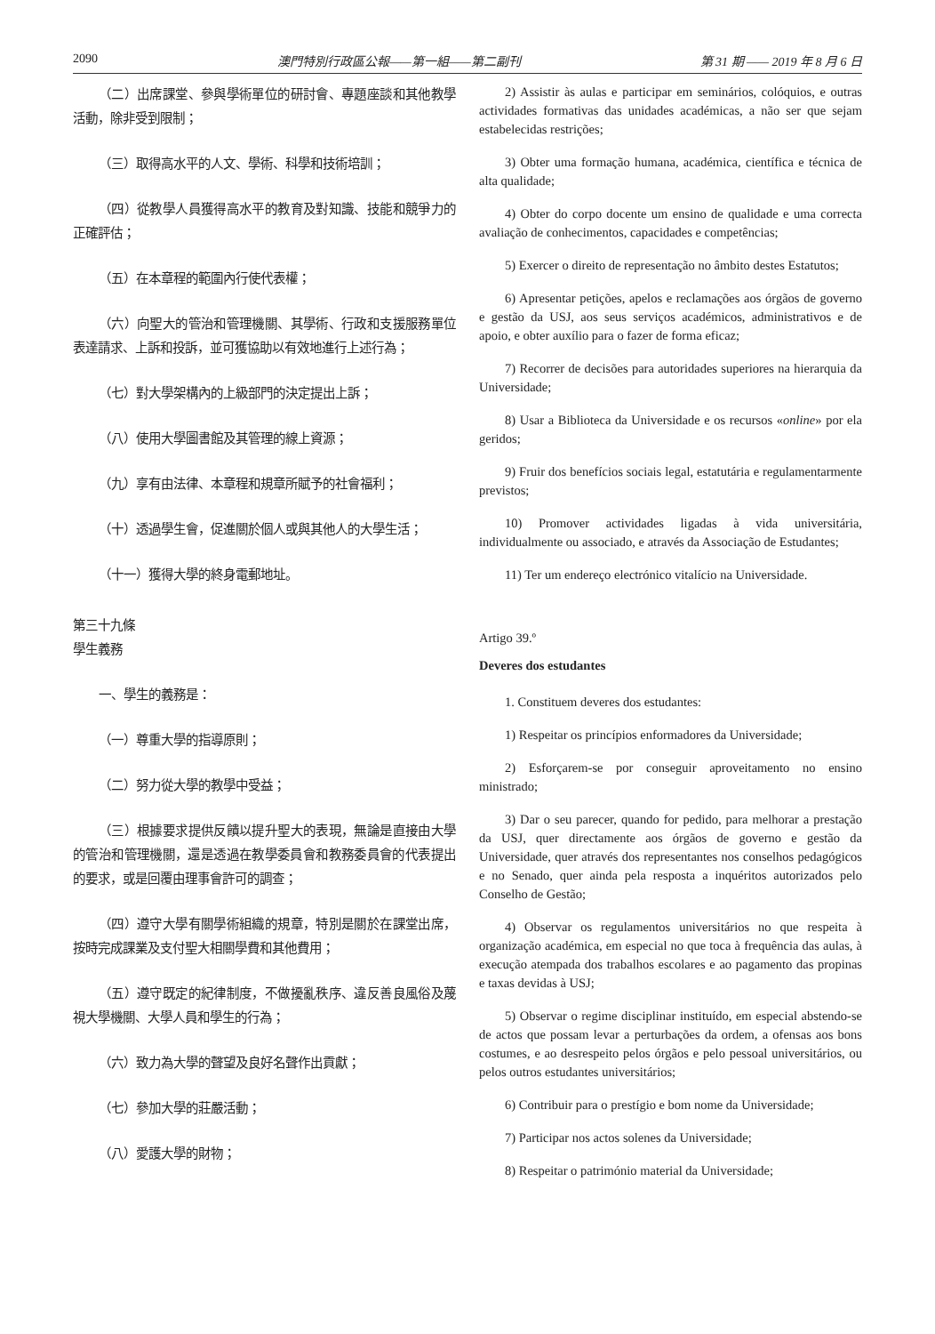2090 澳門特別行政區公報——第一組——第二副刊 第 31 期 —— 2019 年 8 月 6 日
（二）出席課堂、參與學術單位的研討會、專題座談和其他教學活動，除非受到限制；
（三）取得高水平的人文、學術、科學和技術培訓；
（四）從教學人員獲得高水平的教育及對知識、技能和競爭力的正確評估；
（五）在本章程的範圍內行使代表權；
（六）向聖大的管治和管理機關、其學術、行政和支援服務單位表達請求、上訴和投訴，並可獲協助以有效地進行上述行為；
（七）對大學架構內的上級部門的決定提出上訴；
（八）使用大學圖書館及其管理的線上資源；
（九）享有由法律、本章程和規章所賦予的社會福利；
（十）透過學生會，促進關於個人或與其他人的大學生活；
（十一）獲得大學的終身電郵地址。
第三十九條
學生義務
一、學生的義務是：
（一）尊重大學的指導原則；
（二）努力從大學的教學中受益；
（三）根據要求提供反饋以提升聖大的表現，無論是直接由大學的管治和管理機關，還是透過在教學委員會和教務委員會的代表提出的要求，或是回覆由理事會許可的調查；
（四）遵守大學有關學術組織的規章，特別是關於在課堂出席，按時完成課業及支付聖大相關學費和其他費用；
（五）遵守既定的紀律制度，不做擾亂秩序、違反善良風俗及蔑視大學機關、大學人員和學生的行為；
（六）致力為大學的聲望及良好名聲作出貢獻；
（七）參加大學的莊嚴活動；
（八）愛護大學的財物；
2) Assistir às aulas e participar em seminários, colóquios, e outras actividades formativas das unidades académicas, a não ser que sejam estabelecidas restrições;
3) Obter uma formação humana, académica, científica e técnica de alta qualidade;
4) Obter do corpo docente um ensino de qualidade e uma correcta avaliação de conhecimentos, capacidades e competências;
5) Exercer o direito de representação no âmbito destes Estatutos;
6) Apresentar petições, apelos e reclamações aos órgãos de governo e gestão da USJ, aos seus serviços académicos, administrativos e de apoio, e obter auxílio para o fazer de forma eficaz;
7) Recorrer de decisões para autoridades superiores na hierarquia da Universidade;
8) Usar a Biblioteca da Universidade e os recursos «online» por ela geridos;
9) Fruir dos benefícios sociais legal, estatutária e regulamentarmente previstos;
10) Promover actividades ligadas à vida universitária, individualmente ou associado, e através da Associação de Estudantes;
11) Ter um endereço electrónico vitalício na Universidade.
Artigo 39.º
Deveres dos estudantes
1. Constituem deveres dos estudantes:
1) Respeitar os princípios enformadores da Universidade;
2) Esforçarem-se por conseguir aproveitamento no ensino ministrado;
3) Dar o seu parecer, quando for pedido, para melhorar a prestação da USJ, quer directamente aos órgãos de governo e gestão da Universidade, quer através dos representantes nos conselhos pedagógicos e no Senado, quer ainda pela resposta a inquéritos autorizados pelo Conselho de Gestão;
4) Observar os regulamentos universitários no que respeita à organização académica, em especial no que toca à frequência das aulas, à execução atempada dos trabalhos escolares e ao pagamento das propinas e taxas devidas à USJ;
5) Observar o regime disciplinar instituído, em especial abstendo-se de actos que possam levar a perturbações da ordem, a ofensas aos bons costumes, e ao desrespeito pelos órgãos e pelo pessoal universitários, ou pelos outros estudantes universitários;
6) Contribuir para o prestígio e bom nome da Universidade;
7) Participar nos actos solenes da Universidade;
8) Respeitar o património material da Universidade;